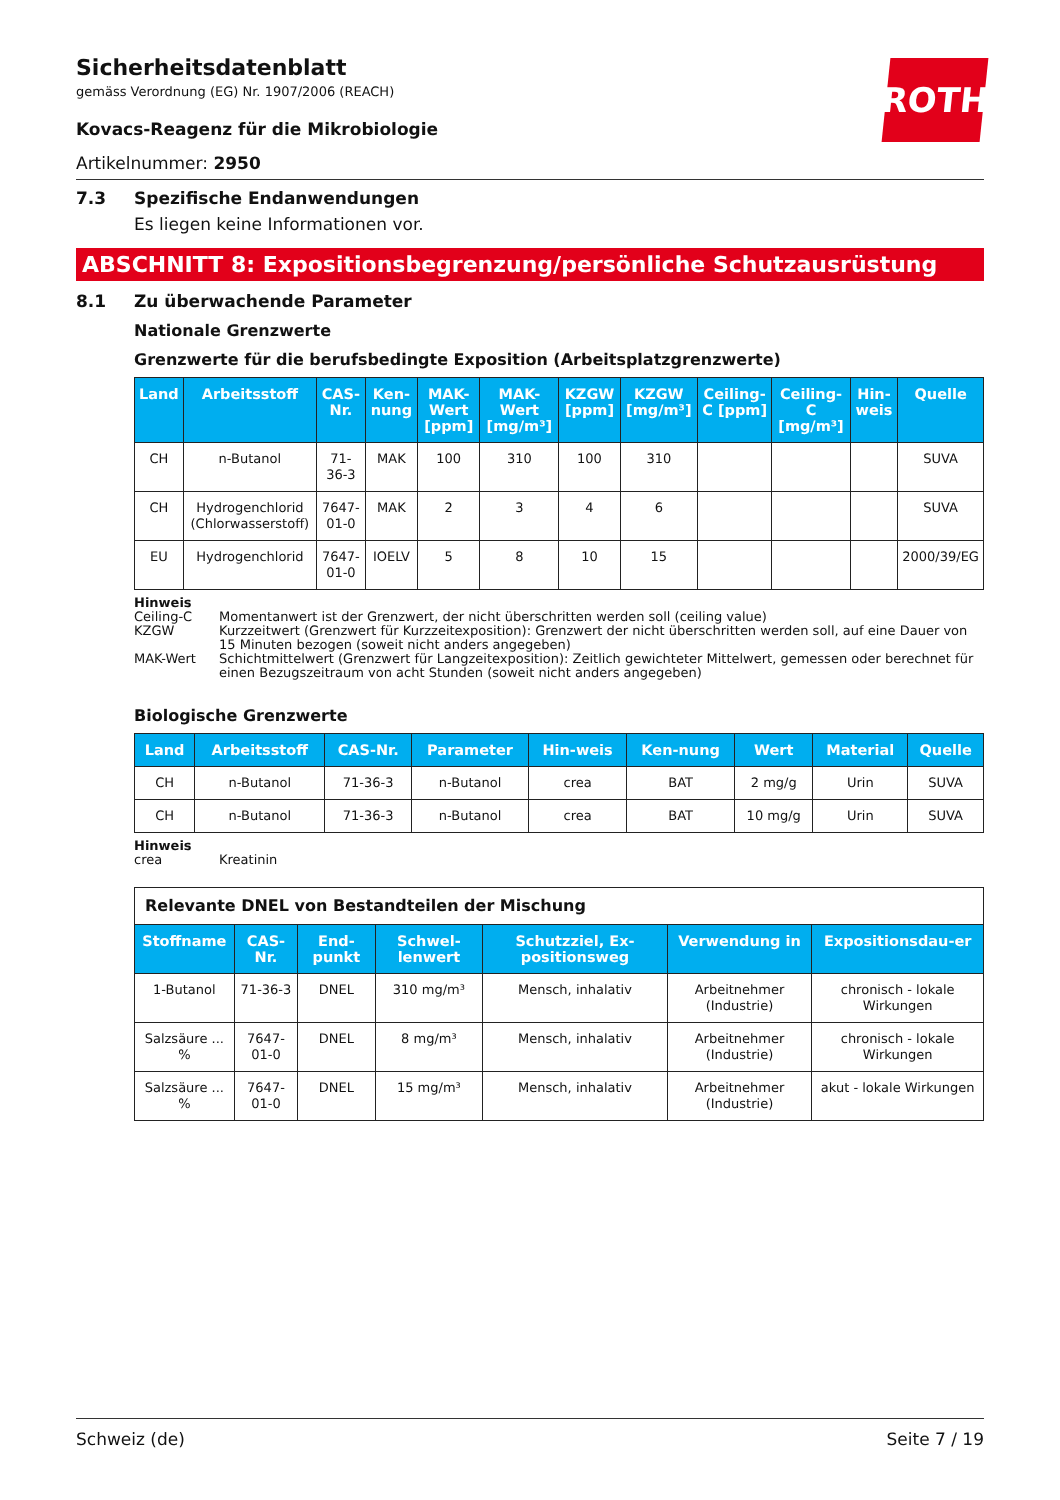ROTH
Sicherheitsdatenblatt
gemäss Verordnung (EG) Nr. 1907/2006 (REACH)
Kovacs-Reagenz für die Mikrobiologie
Artikelnummer: 2950
7.3 Spezifische Endanwendungen
Es liegen keine Informationen vor.
ABSCHNITT 8: Expositionsbegrenzung/persönliche Schutzausrüstung
8.1 Zu überwachende Parameter
Nationale Grenzwerte
Grenzwerte für die berufsbedingte Exposition (Arbeitsplatzgrenzwerte)
| Land | Arbeitsstoff | CAS-Nr. | Ken-nung | MAK-Wert [ppm] | MAK-Wert [mg/m³] | KZGW [ppm] | KZGW [mg/m³] | Ceiling-C [ppm] | Ceiling-C [mg/m³] | Hin-weis | Quelle |
| --- | --- | --- | --- | --- | --- | --- | --- | --- | --- | --- | --- |
| CH | n-Butanol | 71-36-3 | MAK | 100 | 310 | 100 | 310 | | | | SUVA |
| CH | Hydrogenchlorid (Chlorwasserstoff) | 7647-01-0 | MAK | 2 | 3 | 4 | 6 | | | | SUVA |
| EU | Hydrogenchlorid | 7647-01-0 | IOELV | 5 | 8 | 10 | 15 | | | | 2000/39/EG |
Hinweis
Ceiling-C Momentanwert ist der Grenzwert, der nicht überschritten werden soll (ceiling value)
KZGW Kurzzeitwert (Grenzwert für Kurzzeitexposition): Grenzwert der nicht überschritten werden soll, auf eine Dauer von 15 Minuten bezogen (soweit nicht anders angegeben)
MAK-Wert Schichtmittelwert (Grenzwert für Langzeitexposition): Zeitlich gewichteter Mittelwert, gemessen oder berechnet für einen Bezugszeitraum von acht Stunden (soweit nicht anders angegeben)
Biologische Grenzwerte
| Land | Arbeitsstoff | CAS-Nr. | Parameter | Hin-weis | Ken-nung | Wert | Material | Quelle |
| --- | --- | --- | --- | --- | --- | --- | --- | --- |
| CH | n-Butanol | 71-36-3 | n-Butanol | crea | BAT | 2 mg/g | Urin | SUVA |
| CH | n-Butanol | 71-36-3 | n-Butanol | crea | BAT | 10 mg/g | Urin | SUVA |
Hinweis
crea Kreatinin
| Relevante DNEL von Bestandteilen der Mischung | | | | | | |
| Stoffname | CAS-Nr. | End-punkt | Schwel-lenwert | Schutzziel, Ex-positionsweg | Verwendung in | Expositionsdau-er |
| 1-Butanol | 71-36-3 | DNEL | 310 mg/m³ | Mensch, inhalativ | Arbeitnehmer (Industrie) | chronisch - lokale Wirkungen |
| Salzsäure ... % | 7647-01-0 | DNEL | 8 mg/m³ | Mensch, inhalativ | Arbeitnehmer (Industrie) | chronisch - lokale Wirkungen |
| Salzsäure ... % | 7647-01-0 | DNEL | 15 mg/m³ | Mensch, inhalativ | Arbeitnehmer (Industrie) | akut - lokale Wirkungen |
Schweiz (de) Seite 7 / 19